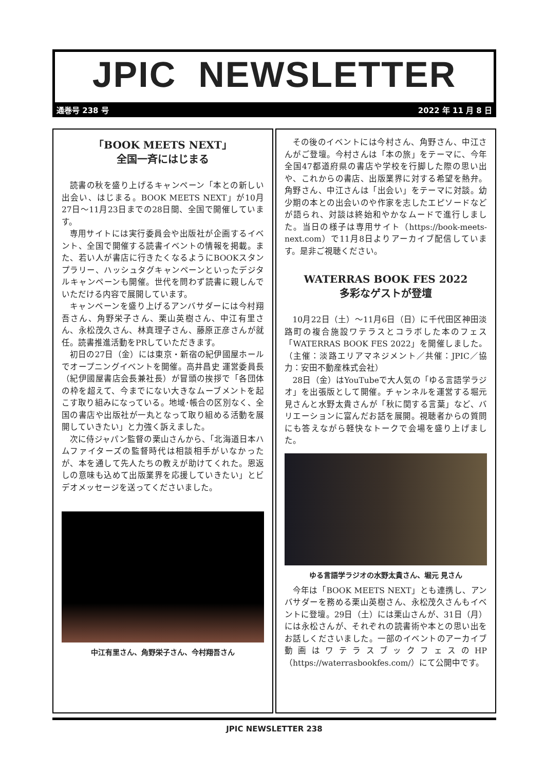JPIC NEWSLETTER
通巻号 238 号 2022 年 11 月 8 日
「BOOK MEETS NEXT」
全国一斉にはじまる
読書の秋を盛り上げるキャンペーン「本との新しい出会い、はじまる。BOOK MEETS NEXT」が10月27日～11月23日までの28日間、全国で開催しています。
専用サイトには実行委員会や出版社が企画するイベント、全国で開催する読書イベントの情報を掲載。また、若い人が書店に行きたくなるようにBOOKスタンプラリー、ハッシュタグキャンペーンといったデジタルキャンペーンも開催。世代を問わず読書に親しんでいただける内容で展開しています。
キャンペーンを盛り上げるアンバサダーには今村翔吾さん、角野栄子さん、栗山英樹さん、中江有里さん、永松茂久さん、林真理子さん、藤原正彦さんが就任。読書推進活動をPRしていただきます。
初日の27日（金）には東京・新宿の紀伊國屋ホールでオープニングイベントを開催。高井昌史 運営委員長（紀伊國屋書店会長兼社長）が冒頭の挨拶で「各団体の枠を超えて、今までにない大きなムーブメントを起こす取り組みになっている。地域･帳合の区別なく、全国の書店や出版社が一丸となって取り組める活動を展開していきたい」と力強く訴えました。
次に侍ジャパン監督の栗山さんから、「北海道日本ハムファイターズの監督時代は相談相手がいなかったが、本を通して先人たちの教えが助けてくれた。恩返しの意味も込めて出版業界を応援していきたい」とビデオメッセージを送ってくださいました。
中江有里さん、角野栄子さん、今村翔吾さん
その後のイベントには今村さん、角野さん、中江さんがご登壇。今村さんは「本の旅」をテーマに、今年全国47都道府県の書店や学校を行脚した際の思い出や、これからの書店、出版業界に対する希望を熱弁。角野さん、中江さんは「出会い」をテーマに対談。幼少期の本との出会いのや作家を志したエピソードなどが語られ、対談は終始和やかなムードで進行しました。当日の様子は専用サイト（https://book-meets-next.com）で11月8日よりアーカイブ配信しています。是非ご視聴ください。
WATERRAS BOOK FES 2022
多彩なゲストが登壇
10月22日（土）～11月6日（日）に千代田区神田淡路町の複合施設ワテラスとコラボした本のフェス「WATERRAS BOOK FES 2022」を開催しました。（主催：淡路エリアマネジメント／共催：JPIC／協力：安田不動産株式会社）
28日（金）はYouTubeで大人気の「ゆる言語学ラジオ」を出張版として開催。チャンネルを運営する堀元 見さんと水野太貴さんが「秋に関する言葉」など、バリエーションに富んだお話を展開。視聴者からの質問にも答えながら軽快なトークで会場を盛り上げました。
ゆる言語学ラジオの水野太貴さん、堀元 見さん
今年は「BOOK MEETS NEXT」とも連携し、アンバサダーを務める栗山英樹さん、永松茂久さんもイベントに登壇。29日（土）には栗山さんが、31日（月）には永松さんが、それぞれの読書術や本との思い出をお話しくださいました。一部のイベントのアーカイブ動画はワテラスブックフェスのHP（https://waterrasbookfes.com/）にて公開中です。
JPIC NEWSLETTER 238